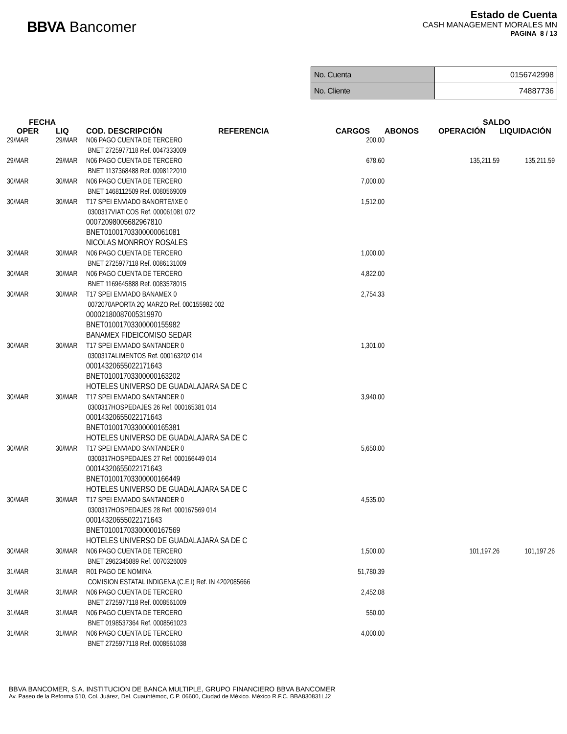BBVA Bancomer
Estado de Cuenta
CASH MANAGEMENT MORALES MN
PAGINA 8 / 13
| No. Cuenta | 0156742998 |
| No. Cliente | 74887736 |
| FECHA | | | | | | SALDO | |
| --- | --- | --- | --- | --- | --- | --- | --- |
| OPER | LIQ | COD. DESCRIPCIÓN | REFERENCIA | CARGOS | ABONOS | OPERACIÓN | LIQUIDACIÓN |
| 29/MAR | 29/MAR | N06 PAGO CUENTA DE TERCERO BNET 2725977118 Ref. 0047333009 | | 200.00 | | | |
| 29/MAR | 29/MAR | N06 PAGO CUENTA DE TERCERO BNET 1137368488 Ref. 0098122010 | | 678.60 | | 135,211.59 | 135,211.59 |
| 30/MAR | 30/MAR | N06 PAGO CUENTA DE TERCERO BNET 1468112509 Ref. 0080569009 | | 7,000.00 | | | |
| 30/MAR | 30/MAR | T17 SPEI ENVIADO BANORTE/IXE 0 0300317VIATICOS Ref. 000061081 072 00072098005682967810 BNET01001703300000061081 NICOLAS MONRROY ROSALES | | 1,512.00 | | | |
| 30/MAR | 30/MAR | N06 PAGO CUENTA DE TERCERO BNET 2725977118 Ref. 0086131009 | | 1,000.00 | | | |
| 30/MAR | 30/MAR | N06 PAGO CUENTA DE TERCERO BNET 1169645888 Ref. 0083578015 | | 4,822.00 | | | |
| 30/MAR | 30/MAR | T17 SPEI ENVIADO BANAMEX 0 0072070APORTA 2Q MARZO Ref. 000155982 002 00002180087005319970 BNET01001703300000155982 BANAMEX FIDEICOMISO SEDAR | | 2,754.33 | | | |
| 30/MAR | 30/MAR | T17 SPEI ENVIADO SANTANDER 0 0300317ALIMENTOS Ref. 000163202 014 00014320655022171643 BNET01001703300000163202 HOTELES UNIVERSO DE GUADALAJARA SA DE C | | 1,301.00 | | | |
| 30/MAR | 30/MAR | T17 SPEI ENVIADO SANTANDER 0 0300317HOSPEDAJES 26 Ref. 000165381 014 00014320655022171643 BNET01001703300000165381 HOTELES UNIVERSO DE GUADALAJARA SA DE C | | 3,940.00 | | | |
| 30/MAR | 30/MAR | T17 SPEI ENVIADO SANTANDER 0 0300317HOSPEDAJES 27 Ref. 000166449 014 00014320655022171643 BNET01001703300000166449 HOTELES UNIVERSO DE GUADALAJARA SA DE C | | 5,650.00 | | | |
| 30/MAR | 30/MAR | T17 SPEI ENVIADO SANTANDER 0 0300317HOSPEDAJES 28 Ref. 000167569 014 00014320655022171643 BNET01001703300000167569 HOTELES UNIVERSO DE GUADALAJARA SA DE C | | 4,535.00 | | | |
| 30/MAR | 30/MAR | N06 PAGO CUENTA DE TERCERO BNET 2962345889 Ref. 0070326009 | | 1,500.00 | | 101,197.26 | 101,197.26 |
| 31/MAR | 31/MAR | R01 PAGO DE NOMINA COMISION ESTATAL INDIGENA (C.E.I) Ref. IN 4202085666 | | 51,780.39 | | | |
| 31/MAR | 31/MAR | N06 PAGO CUENTA DE TERCERO BNET 2725977118 Ref. 0008561009 | | 2,452.08 | | | |
| 31/MAR | 31/MAR | N06 PAGO CUENTA DE TERCERO BNET 0198537364 Ref. 0008561023 | | 550.00 | | | |
| 31/MAR | 31/MAR | N06 PAGO CUENTA DE TERCERO BNET 2725977118 Ref. 0008561038 | | 4,000.00 | | | |
BBVA BANCOMER, S.A. INSTITUCION DE BANCA MULTIPLE, GRUPO FINANCIERO BBVA BANCOMER
Av. Paseo de la Reforma 510, Col. Juárez, Del. Cuauhtémoc, C.P. 06600, Ciudad de México. México R.F.C. BBA830831LJ2